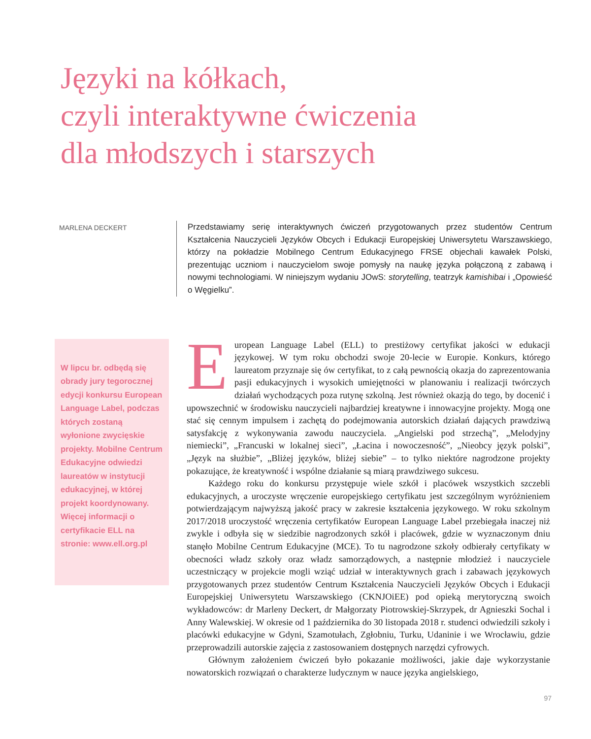Języki na kółkach,
czyli interaktywne ćwiczenia
dla młodszych i starszych
MARLENA DECKERT
Przedstawiamy serię interaktywnych ćwiczeń przygotowanych przez studentów Centrum Kształcenia Nauczycieli Języków Obcych i Edukacji Europejskiej Uniwersytetu Warszawskiego, którzy na pokładzie Mobilnego Centrum Edukacyjnego FRSE objechali kawałek Polski, prezentując uczniom i nauczycielom swoje pomysły na naukę języka połączoną z zabawą i nowymi technologiami. W niniejszym wydaniu JOwS: storytelling, teatrzyk kamishibai i „Opowieść o Węgielku”.
W lipcu br. odbędą się obrady jury tegorocznej edycji konkursu European Language Label, podczas których zostaną wyłonione zwycięskie projekty. Mobilne Centrum Edukacyjne odwiedzi laureatów w instytucji edukacyjnej, w której projekt koordynowany. Więcej informacji o certyfikacie ELL na stronie: www.ell.org.pl
European Language Label (ELL) to prestiżowy certyfikat jakości w edukacji językowej. W tym roku obchodzi swoje 20-lecie w Europie. Konkurs, którego laureatom przyznaje się ów certyfikat, to z całą pewnością okazja do zaprezentowania pasji edukacyjnych i wysokich umiejętności w planowaniu i realizacji twórczych działań wychodzących poza rutynę szkolną. Jest również okazją do tego, by docenić i upowszechnić w środowisku nauczycieli najbardziej kreatywne i innowacyjne projekty. Mogą one stać się cennym impulsem i zachętą do podejmowania autorskich działań dających prawdziwą satysfakcję z wykonywania zawodu nauczyciela. „Angielski pod strzechą”, „Melodyjny niemiecki”, „Francuski w lokalnej sieci”, „Łacina i nowoczesność”, „Nieobcy język polski”, „Język na służbie”, „Bliżej języków, bliżej siebie” – to tylko niektóre nagrodzone projekty pokazujące, że kreatywność i wspólne działanie są miarą prawdziwego sukcesu.
Każdego roku do konkursu przystępuje wiele szkół i placówek wszystkich szczebli edukacyjnych, a uroczyste wręczenie europejskiego certyfikatu jest szczególnym wyróżnieniem potwierdzającym najwyższą jakość pracy w zakresie kształcenia językowego. W roku szkolnym 2017/2018 uroczystość wręczenia certyfikatów European Language Label przebiegała inaczej niż zwykle i odbyła się w siedzibie nagrodzonych szkół i placówek, gdzie w wyznaczonym dniu stanęło Mobilne Centrum Edukacyjne (MCE). To tu nagrodzone szkoły odbierały certyfikaty w obecności władz szkoły oraz władz samorządowych, a następnie młodzież i nauczyciele uczestniczący w projekcie mogli wziąć udział w interaktywnych grach i zabawach językowych przygotowanych przez studentów Centrum Kształcenia Nauczycieli Języków Obcych i Edukacji Europejskiej Uniwersytetu Warszawskiego (CKNJOiEE) pod opieką merytoryczną swoich wykładowców: dr Marleny Deckert, dr Małgorzaty Piotrowskiej-Skrzypek, dr Agnieszki Sochal i Anny Walewskiej. W okresie od 1 października do 30 listopada 2018 r. studenci odwiedzili szkoły i placówki edukacyjne w Gdyni, Szamotułach, Zgłobniu, Turku, Udaninie i we Wrocławiu, gdzie przeprowadzili autorskie zajęcia z zastosowaniem dostępnych narzędzi cyfrowych.
Głównym założeniem ćwiczeń było pokazanie możliwości, jakie daje wykorzystanie nowatorskich rozwiązań o charakterze ludycznym w nauce języka angielskiego,
97